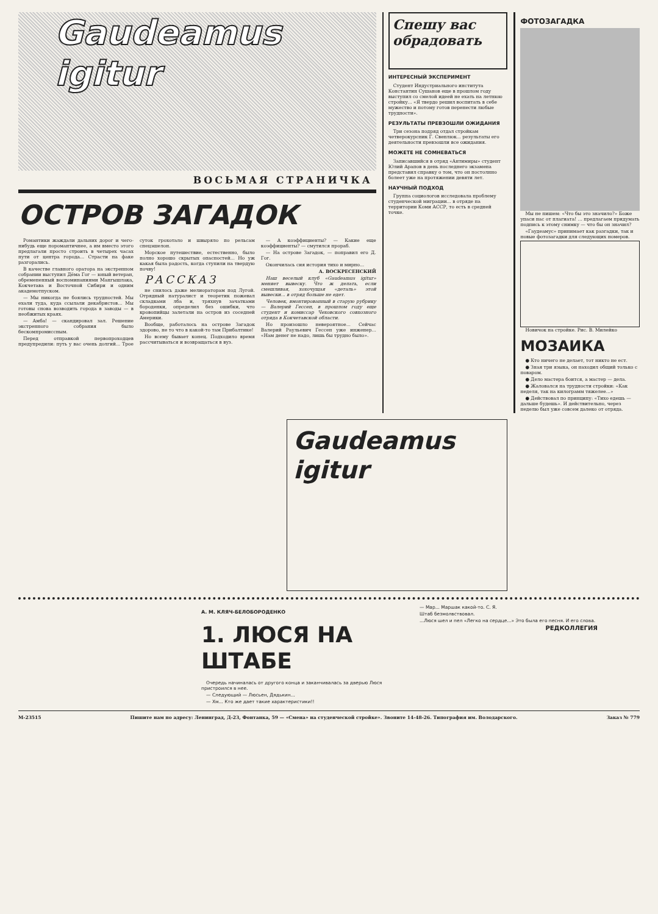Gaudeamus
igitur
ВОСЬМАЯ СТРАНИЧКА
ОСТРОВ ЗАГАДОК
Романтики жаждали дальних дорог и чего-нибудь еще поромантичнее, а им вместо этого предлагали просто строить в четырех часах пути от центра города... Страсти на факе разгорались.
В качестве главного оратора на экстренном собрании выступил Дёма Гог — юный ветеран, обремененный воспоминаниями Мангышлака, Кокчетава и Восточной Сибири и одним академотпуском.
— Мы никогда не боялись трудностей. Мы ехали туда, куда ссылали декабристов... Мы готовы снова возводить города в заводы — в необжитых краях.
— Амба! — скандировал зал. Решение экстренного собрания было бескомпромиссным.
Перед отправкой первопроходцев предупредили: путь у вас очень долгий... Трое суток грохотало и швыряло по рельсам спецэшелон.
Морское путешествие, естественно, было полно хорошо скрытых опасностей... Но уж какая была радость, когда ступили на твердую почву!
РАССКАЗ
не снилось даже мелиораторам под Лугой. Отрядный натуралист и теоретик пожевал складками лба и, тряхнув зачатками бороденки, определил без ошибки, что кровопийцы залетали на остров из соседней Америки.
Вообще, работалось на острове Загадок здорово, не то что в какой-то там Прибалтике!
Но всему бывает конец. Подходило время рассчитываться и возвращаться в вуз.
— А коэффициенты? — Какие еще коэффициенты? — смутился прораб.
— На острове Загадок, — поправил его Д. Гог.
Окончилась сия история тихо и мирно...
А. ВОСКРЕСЕНСКИЙ
Наш веселый клуб «Gaudeamus igitur» меняет вывеску. Что ж делать, если смешливая, хохочущая «деталь» этой вывески... в отряд больше не едет.
Человек, вмонтированный в старую рубрику — Валерий Гессен, в прошлом году еще студент и комиссар Чеховского совхозного отряда в Кокчетавской области.
Но произошло невероятное... Сейчас Валерий Раульевич Гессен уже инженер... «Нам денег не надо, лишь бы трудно было».
Спешу вас обрадовать
ИНТЕРЕСНЫЙ ЭКСПЕРИМЕНТ
Студент Индустриального института Константин Сушанов еще в прошлом году выступил со смелой идеей не ехать на летнюю стройку... «Я твердо решил воспитать в себе мужество и потому готов перенести любые трудности».
РЕЗУЛЬТАТЫ ПРЕВЗОШЛИ ОЖИДАНИЯ
Три сезона подряд отдал стройкам четверокурсник Г. Свенлюк... результаты его деятельности превзошли все ожидания.
МОЖЕТЕ НЕ СОМНЕВАТЬСЯ
Записавшийся в отряд «Антимиры» студент Юлий Арапов в день последнего экзамена представил справку о том, что он постолнно болеет уже на протяжении девяти лет.
НАУЧНЫЙ ПОДХОД
Группа социологов исследовала проблему студенческой миграции... в отряде на территории Коми АССР, то есть в средней точке.
ФОТОЗАГАДКА
Мы не пишем: «Что бы это значило?» Боже упаси нас от плагиата! ... предлагаем придумать подпись к этому снимку — что бы он значил?
«Гаудеамус» принимает как разгадки, так и новые фотозагадки для следующих номеров.
Новичок на стройке. Рис. В. Милейко
МОЗАИКА
● Кто ничего не делает, тот никто не ест.
● Зная три языка, он находил общий только с поваром.
● Дело мастера боится, а мастер — дела.
● Жаловался на трудности стройки: «Как неделя, так на килограмм тяжелее...»
● Действовал по принципу: «Тихо едешь — дальше будешь». И действительно, через неделю был уже совсем далеко от отряда.
Gaudeamus igitur
А. М. КЛЯЧ-БЕЛОБОРОДЕНКО
1. ЛЮСЯ НА ШТАБЕ
Очередь начиналась от другого конца и заканчивалась за дверью Люся пристроился в нее.
— Следующий — Люсьен, Дядькин...
— Хм... Кто же дает такие характеристики!!
— Мар... Маршак какой-то. С. Я.
Штаб безмолвствовал.
...Люся шел и пел «Легко на сердце...» Это была его песня. И его слова.
РЕДКОЛЛЕГИЯ
М-23515 Пишите нам по адресу: Ленинград, Д-23, Фонтанка, 59 — «Смена» на студенческой стройке». Звоните 14-48-26. Типография им. Володарского. Заказ № 779